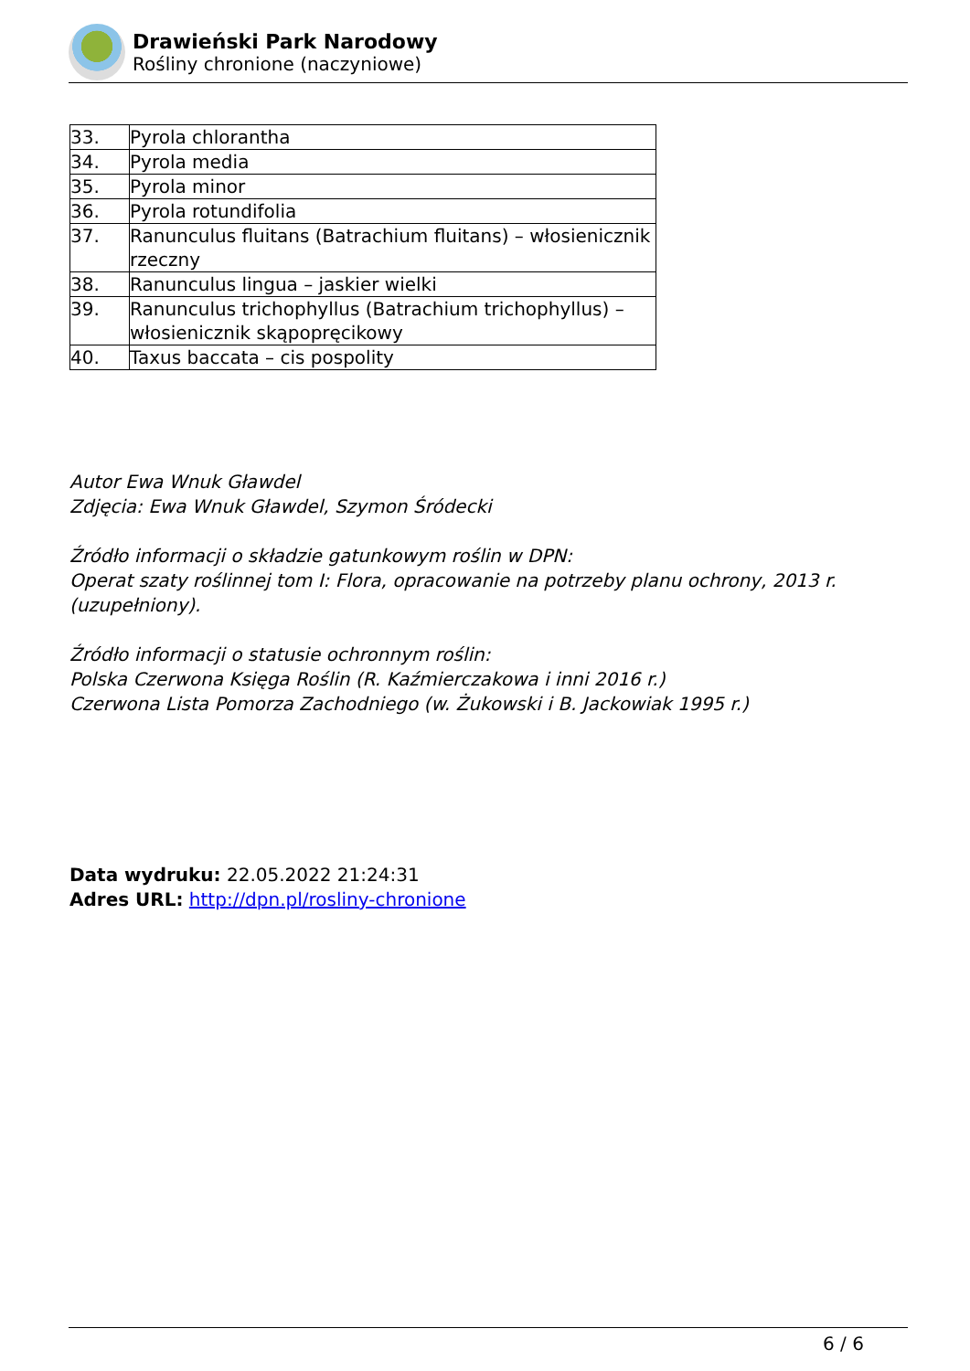Drawieński Park Narodowy
Rośliny chronione (naczyniowe)
| 33. | Pyrola chlorantha |
| 34. | Pyrola media |
| 35. | Pyrola minor |
| 36. | Pyrola rotundifolia |
| 37. | Ranunculus fluitans (Batrachium fluitans) – włosienicznik rzeczny |
| 38. | Ranunculus lingua – jaskier wielki |
| 39. | Ranunculus trichophyllus (Batrachium trichophyllus) – włosienicznik skąpopręcikowy |
| 40. | Taxus baccata – cis pospolity |
Autor Ewa Wnuk Gławdel
Zdjęcia: Ewa Wnuk Gławdel, Szymon Śródecki
Źródło informacji o składzie gatunkowym roślin w DPN:
Operat szaty roślinnej tom I: Flora, opracowanie na potrzeby planu ochrony, 2013 r. (uzupełniony).
Źródło informacji o statusie ochronnym roślin:
Polska Czerwona Księga Roślin (R. Kaźmierczakowa i inni 2016 r.)
Czerwona Lista Pomorza Zachodniego (w. Żukowski i B. Jackowiak 1995 r.)
Data wydruku: 22.05.2022 21:24:31
Adres URL: http://dpn.pl/rosliny-chronione
6 / 6